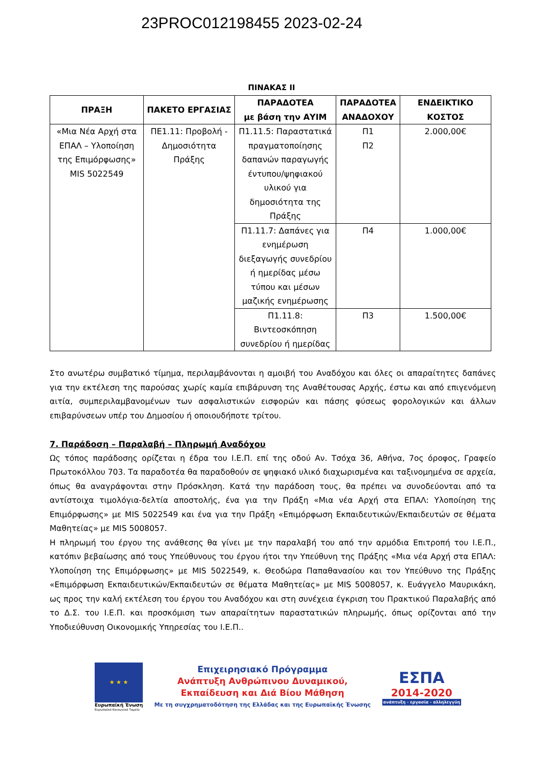23PROC012198455 2023-02-24
ΠΙΝΑΚΑΣ ΙΙ
| ΠΡΑΞΗ | ΠΑΚΕΤΟ ΕΡΓΑΣΙΑΣ | ΠΑΡΑΔΟΤΕΑ με βάση την ΑΥΙΜ | ΠΑΡΑΔΟΤΕΑ ΑΝΑΔΟΧΟΥ | ΕΝΔΕΙΚΤΙΚΟ ΚΟΣΤΟΣ |
| --- | --- | --- | --- | --- |
| «Μια Νέα Αρχή στα ΕΠΑΛ – Υλοποίηση της Επιμόρφωσης» MIS 5022549 | ΠΕ1.11: Προβολή - Δημοσιότητα Πράξης | Π1.11.5: Παραστατικά πραγματοποίησης δαπανών παραγωγής έντυπου/ψηφιακού υλικού για δημοσιότητα της Πράξης | Π1 Π2 | 2.000,00€ |
| | | Π1.11.7: Δαπάνες για ενημέρωση διεξαγωγής συνεδρίου ή ημερίδας μέσω τύπου και μέσων μαζικής ενημέρωσης | Π4 | 1.000,00€ |
| | | Π1.11.8: Βιντεοσκόπηση συνεδρίου ή ημερίδας | Π3 | 1.500,00€ |
Στο ανωτέρω συμβατικό τίμημα, περιλαμβάνονται η αμοιβή του Αναδόχου και όλες οι απαραίτητες δαπάνες για την εκτέλεση της παρούσας χωρίς καμία επιβάρυνση της Αναθέτουσας Αρχής, έστω και από επιγενόμενη αιτία, συμπεριλαμβανομένων των ασφαλιστικών εισφορών και πάσης φύσεως φορολογικών και άλλων επιβαρύνσεων υπέρ του Δημοσίου ή οποιουδήποτε τρίτου.
7. Παράδοση – Παραλαβή – Πληρωμή Αναδόχου
Ως τόπος παράδοσης ορίζεται η έδρα του Ι.Ε.Π. επί της οδού Αν. Τσόχα 36, Αθήνα, 7ος όροφος, Γραφείο Πρωτοκόλλου 703. Τα παραδοτέα θα παραδοθούν σε ψηφιακό υλικό διαχωρισμένα και ταξινομημένα σε αρχεία, όπως θα αναγράφονται στην Πρόσκληση. Κατά την παράδοση τους, θα πρέπει να συνοδεύονται από τα αντίστοιχα τιμολόγια-δελτία αποστολής, ένα για την Πράξη «Μια νέα Αρχή στα ΕΠΑΛ: Υλοποίηση της Επιμόρφωσης» με MIS 5022549 και ένα για την Πράξη «Επιμόρφωση Εκπαιδευτικών/Εκπαιδευτών σε θέματα Μαθητείας» με MIS 5008057.
Η πληρωμή του έργου της ανάθεσης θα γίνει με την παραλαβή του από την αρμόδια Επιτροπή του Ι.Ε.Π., κατόπιν βεβαίωσης από τους Υπεύθυνους του έργου ήτοι την Υπεύθυνη της Πράξης «Μια νέα Αρχή στα ΕΠΑΛ: Υλοποίηση της Επιμόρφωσης» με MIS 5022549, κ. Θεοδώρα Παπαθανασίου και τον Υπεύθυνο της Πράξης «Επιμόρφωση Εκπαιδευτικών/Εκπαιδευτών σε θέματα Μαθητείας» με MIS 5008057, κ. Ευάγγελο Μαυρικάκη, ως προς την καλή εκτέλεση του έργου του Αναδόχου και στη συνέχεια έγκριση του Πρακτικού Παραλαβής από το Δ.Σ. του Ι.Ε.Π. και προσκόμιση των απαραίτητων παραστατικών πληρωμής, όπως ορίζονται από την Υποδιεύθυνση Οικονομικής Υπηρεσίας του Ι.Ε.Π..
★ ★ ★
Ευρωπαϊκή Ένωση
Ευρωπαϊκό Κοινωνικό Ταμείο
Επιχειρησιακό Πρόγραμμα
Ανάπτυξη Ανθρώπινου Δυναμικού,
Εκπαίδευση και Διά Βίου Μάθηση
Με τη συγχρηματοδότηση της Ελλάδας και της Ευρωπαϊκής Ένωσης
ΕΣΠΑ
2014-2020
ανάπτυξη - εργασία - αλληλεγγύη